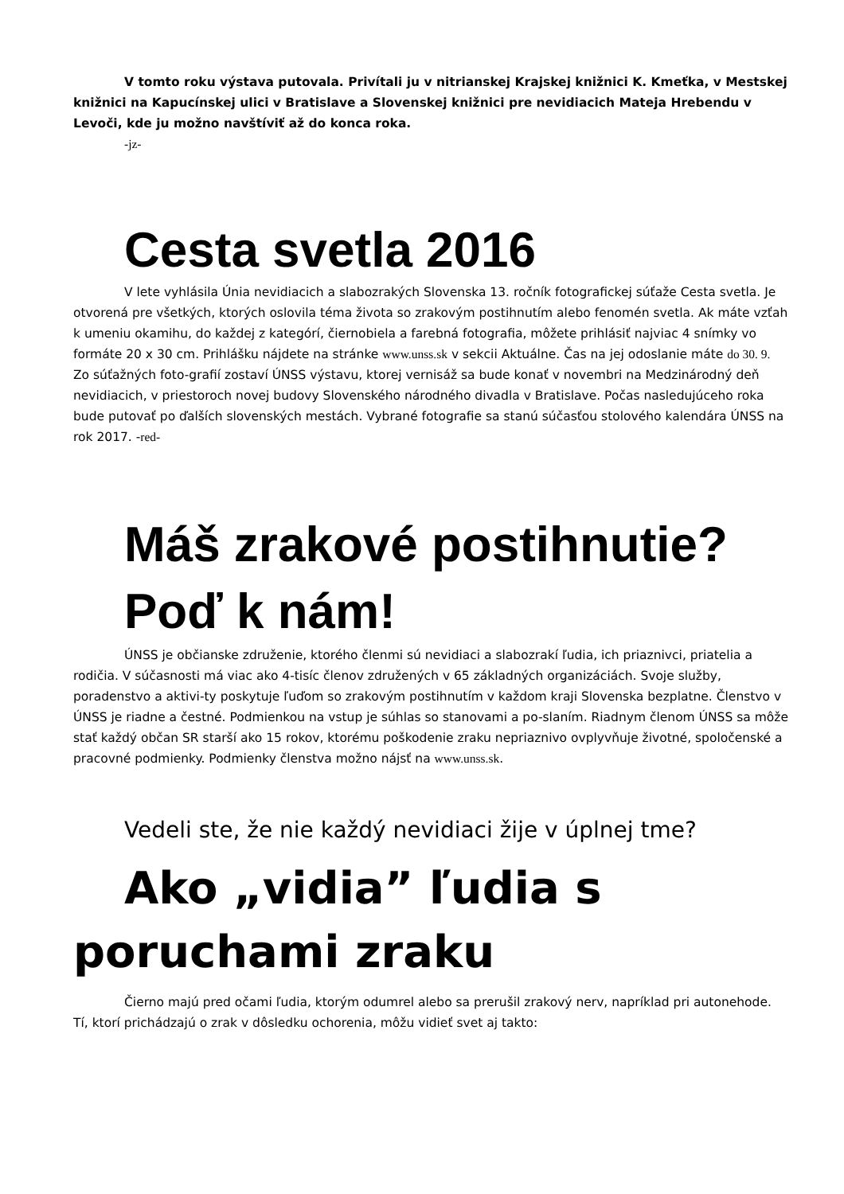V tomto roku výstava putovala. Privítali ju v nitrianskej Krajskej knižnici K. Kmeťka, v Mestskej knižnici na Kapucínskej ulici v Bratislave a Slovenskej knižnici pre nevidiacich Mateja Hrebendu v Levoči, kde ju možno navštíviť až do konca roka.
-jz-
Cesta svetla 2016
V lete vyhlásila Únia nevidiacich a slabozrakých Slovenska 13. ročník fotografickej súťaže Cesta svetla. Je otvorená pre všetkých, ktorých oslovila téma života so zrakovým postihnutím alebo fenomén svetla. Ak máte vzťah k umeniu okamihu, do každej z kategórí, čiernobiela a farebná fotografia, môžete prihlásiť najviac 4 snímky vo formáte 20 x 30 cm. Prihlášku nájdete na stránke www.unss.sk v sekcii Aktuálne. Čas na jej odoslanie máte do 30. 9. Zo súťažných foto-grafií zostaví ÚNSS výstavu, ktorej vernisáž sa bude konať v novembri na Medzinárodný deň nevidiacich, v priestoroch novej budovy Slovenského národného divadla v Bratislave. Počas nasledujúceho roka bude putovať po ďalších slovenských mestách. Vybrané fotografie sa stanú súčasťou stolového kalendára ÚNSS na rok 2017. -red-
Máš zrakové postihnutie? Poď k nám!
ÚNSS je občianske združenie, ktorého členmi sú nevidiaci a slabozrakí ľudia, ich priaznivci, priatelia a rodičia. V súčasnosti má viac ako 4-tisíc členov združených v 65 základných organizáciách. Svoje služby, poradenstvo a aktivi-ty poskytuje ľuďom so zrakovým postihnutím v každom kraji Slovenska bezplatne. Členstvo v ÚNSS je riadne a čestné. Podmienkou na vstup je súhlas so stanovami a po-slaním. Riadnym členom ÚNSS sa môže stať každý občan SR starší ako 15 rokov, ktorému poškodenie zraku nepriaznivo ovplyvňuje životné, spoločenské a pracovné podmienky. Podmienky členstva možno nájsť na www.unss.sk.
Vedeli ste, že nie každý nevidiaci žije v úplnej tme?
Ako „vidia” ľudia s poruchami zraku
Čierno majú pred očami ľudia, ktorým odumrel alebo sa prerušil zrakový nerv, napríklad pri autonehode. Tí, ktorí prichádzajú o zrak v dôsledku ochorenia, môžu vidieť svet aj takto: